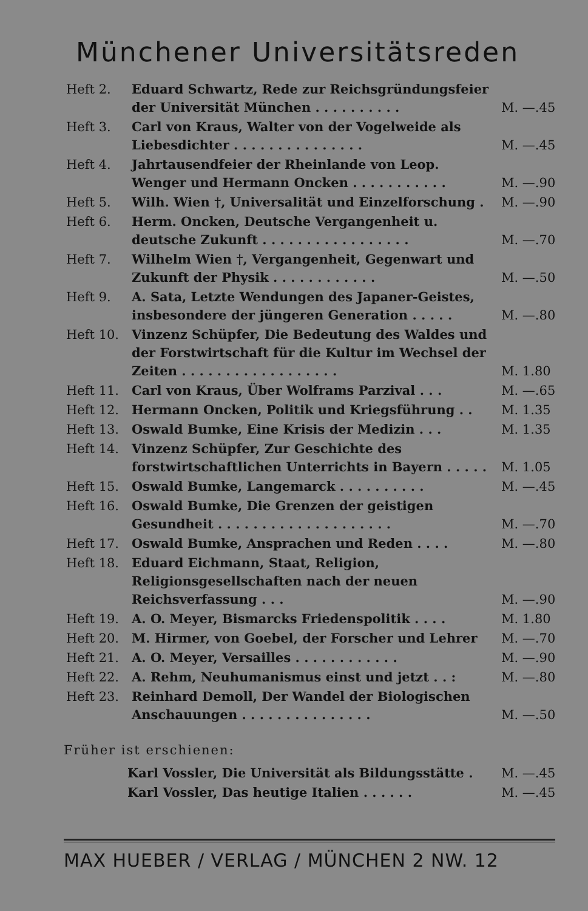Münchener Universitätsreden
| Heft 2. | Eduard Schwartz, Rede zur Reichsgründungsfeier der Universität München . . . . . . . . . . | M. —.45 |
| Heft 3. | Carl von Kraus, Walter von der Vogelweide als Liebesdichter . . . . . . . . . . . . . . . | M. —.45 |
| Heft 4. | Jahrtausendfeier der Rheinlande von Leop. Wenger und Hermann Oncken . . . . . . . . . . . | M. —.90 |
| Heft 5. | Wilh. Wien †, Universalität und Einzelforschung . | M. —.90 |
| Heft 6. | Herm. Oncken, Deutsche Vergangenheit u. deutsche Zukunft . . . . . . . . . . . . . . . . . | M. —.70 |
| Heft 7. | Wilhelm Wien †, Vergangenheit, Gegenwart und Zukunft der Physik . . . . . . . . . . . . | M. —.50 |
| Heft 9. | A. Sata, Letzte Wendungen des Japaner-Geistes, insbesondere der jüngeren Generation . . . . . | M. —.80 |
| Heft 10. | Vinzenz Schüpfer, Die Bedeutung des Waldes und der Forstwirtschaft für die Kultur im Wechsel der Zeiten . . . . . . . . . . . . . . . . . . | M. 1.80 |
| Heft 11. | Carl von Kraus, Über Wolframs Parzival . . . | M. —.65 |
| Heft 12. | Hermann Oncken, Politik und Kriegsführung . . | M. 1.35 |
| Heft 13. | Oswald Bumke, Eine Krisis der Medizin . . . | M. 1.35 |
| Heft 14. | Vinzenz Schüpfer, Zur Geschichte des forstwirtschaftlichen Unterrichts in Bayern . . . . . | M. 1.05 |
| Heft 15. | Oswald Bumke, Langemarck . . . . . . . . . . | M. —.45 |
| Heft 16. | Oswald Bumke, Die Grenzen der geistigen Gesundheit . . . . . . . . . . . . . . . . . . . . | M. —.70 |
| Heft 17. | Oswald Bumke, Ansprachen und Reden . . . . | M. —.80 |
| Heft 18. | Eduard Eichmann, Staat, Religion, Religionsgesellschaften nach der neuen Reichsverfassung . . . | M. —.90 |
| Heft 19. | A. O. Meyer, Bismarcks Friedenspolitik . . . . | M. 1.80 |
| Heft 20. | M. Hirmer, von Goebel, der Forscher und Lehrer | M. —.70 |
| Heft 21. | A. O. Meyer, Versailles . . . . . . . . . . . . | M. —.90 |
| Heft 22. | A. Rehm, Neuhumanismus einst und jetzt . . : | M. —.80 |
| Heft 23. | Reinhard Demoll, Der Wandel der Biologischen Anschauungen . . . . . . . . . . . . . . . | M. —.50 |
Früher ist erschienen:
| Karl Vossler, Die Universität als Bildungsstätte . | M. —.45 |
| Karl Vossler, Das heutige Italien . . . . . . | M. —.45 |
MAX HUEBER / VERLAG / MÜNCHEN 2 NW. 12